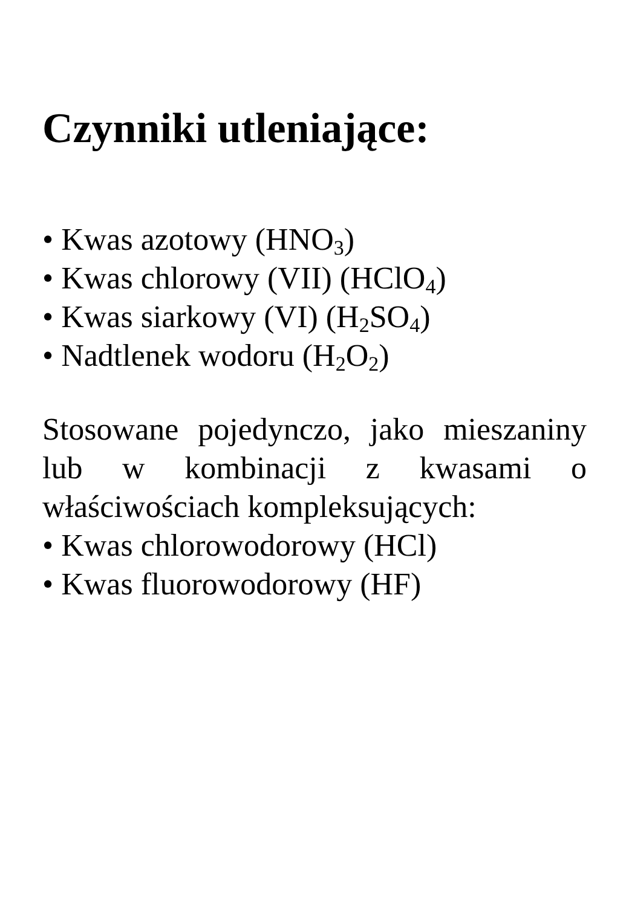Czynniki utleniające:
• Kwas azotowy (HNO<sub>3</sub>)
• Kwas chlorowy (VII) (HClO<sub>4</sub>)
• Kwas siarkowy (VI) (H<sub>2</sub>SO<sub>4</sub>)
• Nadtlenek wodoru (H<sub>2</sub>O<sub>2</sub>)
Stosowane pojedynczo, jako mieszaniny lub w kombinacji z kwasami o właściwościach kompleksujących:
• Kwas chlorowodorowy (HCl)
• Kwas fluorowodorowy (HF)